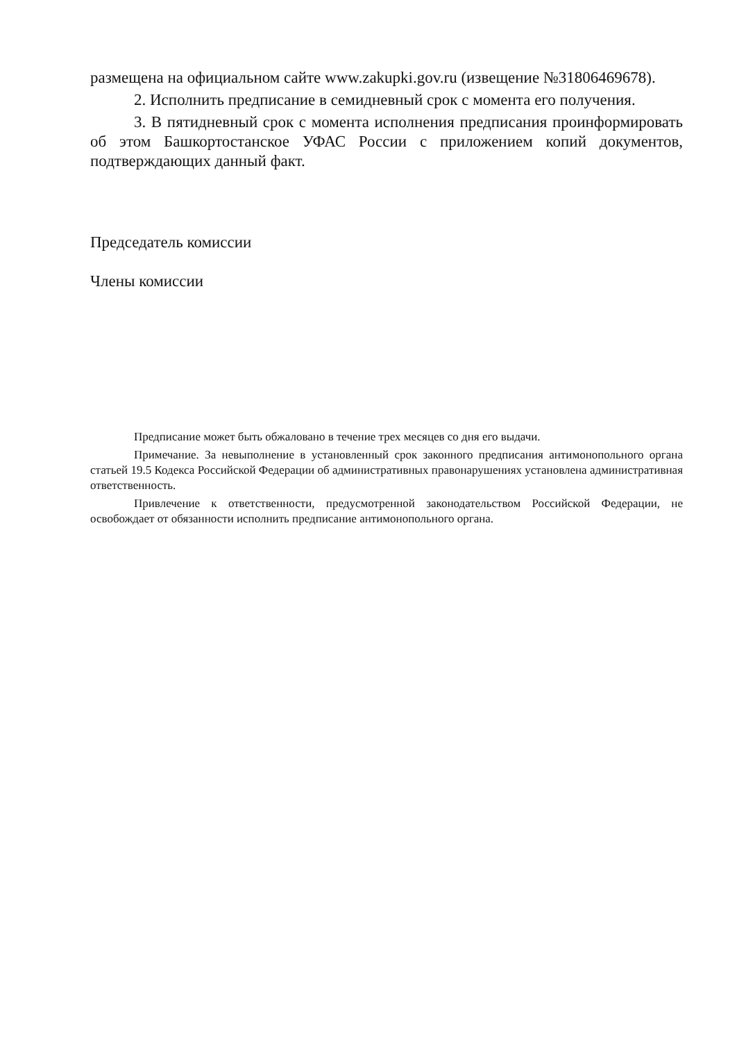размещена на официальном сайте www.zakupki.gov.ru (извещение №31806469678).
2. Исполнить предписание в семидневный срок с момента его получения.
3. В пятидневный срок с момента исполнения предписания проинформировать об этом Башкортостанское УФАС России с приложением копий документов, подтверждающих данный факт.
Председатель комиссии
Члены комиссии
Предписание может быть обжаловано в течение трех месяцев со дня его выдачи.
Примечание. За невыполнение в установленный срок законного предписания антимонопольного органа статьей 19.5 Кодекса Российской Федерации об административных правонарушениях установлена административная ответственность.
Привлечение к ответственности, предусмотренной законодательством Российской Федерации, не освобождает от обязанности исполнить предписание антимонопольного органа.